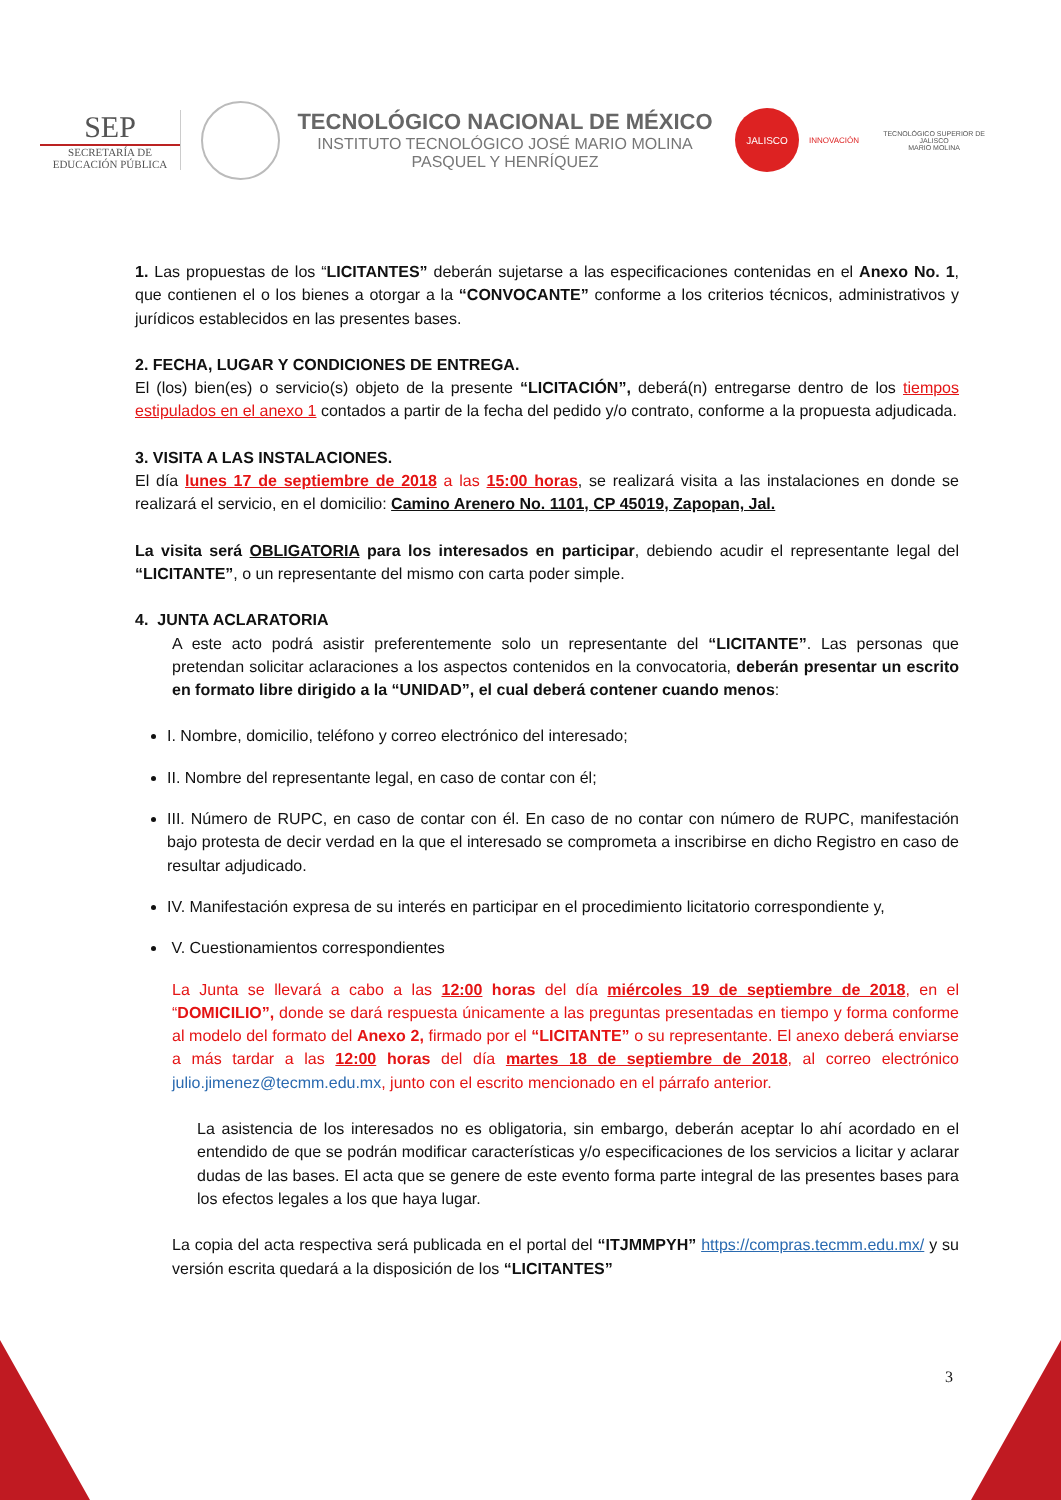SEP
SECRETARÍA DE
EDUCACIÓN PÚBLICA
TECNOLÓGICO NACIONAL DE MÉXICO
INSTITUTO TECNOLÓGICO JOSÉ MARIO MOLINA
PASQUEL Y HENRÍQUEZ
JALISCO
INNOVACIÓN
TECNOLÓGICO SUPERIOR DE JALISCO
MARIO MOLINA
1. Las propuestas de los “LICITANTES” deberán sujetarse a las especificaciones contenidas en el Anexo No. 1, que contienen el o los bienes a otorgar a la “CONVOCANTE” conforme a los criterios técnicos, administrativos y jurídicos establecidos en las presentes bases.
2. FECHA, LUGAR Y CONDICIONES DE ENTREGA.
El (los) bien(es) o servicio(s) objeto de la presente “LICITACIÓN”, deberá(n) entregarse dentro de los tiempos estipulados en el anexo 1 contados a partir de la fecha del pedido y/o contrato, conforme a la propuesta adjudicada.
3. VISITA A LAS INSTALACIONES.
El día lunes 17 de septiembre de 2018 a las 15:00 horas, se realizará visita a las instalaciones en donde se realizará el servicio, en el domicilio: Camino Arenero No. 1101, CP 45019, Zapopan, Jal.
La visita será OBLIGATORIA para los interesados en participar, debiendo acudir el representante legal del “LICITANTE”, o un representante del mismo con carta poder simple.
4. JUNTA ACLARATORIA
A este acto podrá asistir preferentemente solo un representante del “LICITANTE”. Las personas que pretendan solicitar aclaraciones a los aspectos contenidos en la convocatoria, deberán presentar un escrito en formato libre dirigido a la “UNIDAD”, el cual deberá contener cuando menos:
I. Nombre, domicilio, teléfono y correo electrónico del interesado;
II. Nombre del representante legal, en caso de contar con él;
III. Número de RUPC, en caso de contar con él. En caso de no contar con número de RUPC, manifestación bajo protesta de decir verdad en la que el interesado se comprometa a inscribirse en dicho Registro en caso de resultar adjudicado.
IV. Manifestación expresa de su interés en participar en el procedimiento licitatorio correspondiente y,
V. Cuestionamientos correspondientes
La Junta se llevará a cabo a las 12:00 horas del día miércoles 19 de septiembre de 2018, en el “DOMICILIO”, donde se dará respuesta únicamente a las preguntas presentadas en tiempo y forma conforme al modelo del formato del Anexo 2, firmado por el “LICITANTE” o su representante. El anexo deberá enviarse a más tardar a las 12:00 horas del día martes 18 de septiembre de 2018, al correo electrónico julio.jimenez@tecmm.edu.mx, junto con el escrito mencionado en el párrafo anterior.
La asistencia de los interesados no es obligatoria, sin embargo, deberán aceptar lo ahí acordado en el entendido de que se podrán modificar características y/o especificaciones de los servicios a licitar y aclarar dudas de las bases. El acta que se genere de este evento forma parte integral de las presentes bases para los efectos legales a los que haya lugar.
La copia del acta respectiva será publicada en el portal del “ITJMMPYH” https://compras.tecmm.edu.mx/ y su versión escrita quedará a la disposición de los “LICITANTES”
3